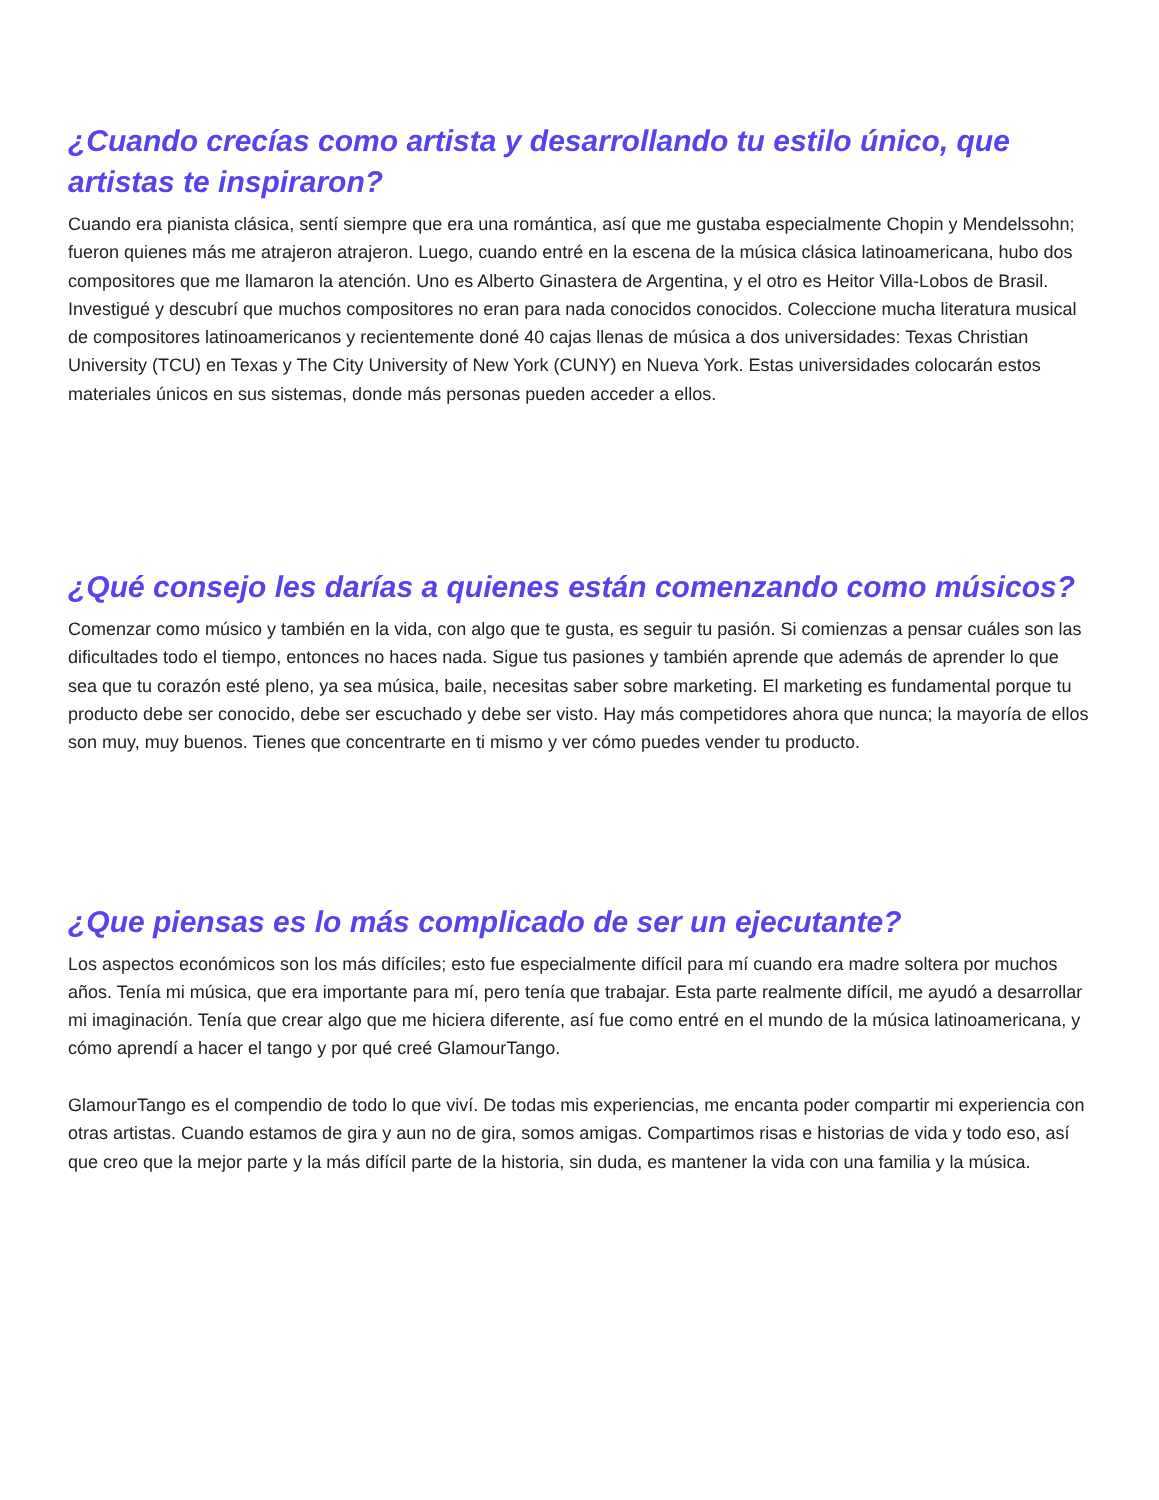¿Cuando crecías como artista y desarrollando tu estilo único, que artistas te inspiraron?
Cuando era pianista clásica, sentí siempre que era una romántica, así que me gustaba especialmente Chopin y Mendelssohn; fueron quienes más me atrajeron atrajeron. Luego, cuando entré en la escena de la música clásica latinoamericana, hubo dos compositores que me llamaron la atención. Uno es Alberto Ginastera de Argentina, y el otro es Heitor Villa-Lobos de Brasil. Investigué y descubrí que muchos compositores no eran para nada conocidos conocidos. Coleccione mucha literatura musical de compositores latinoamericanos y recientemente doné 40 cajas llenas de música a dos universidades: Texas Christian University (TCU) en Texas y The City University of New York (CUNY) en Nueva York. Estas universidades colocarán estos materiales únicos en sus sistemas, donde más personas pueden acceder a ellos.
¿Qué consejo les darías a quienes están comenzando como músicos?
Comenzar como músico y también en la vida, con algo que te gusta, es seguir tu pasión. Si comienzas a pensar cuáles son las dificultades todo el tiempo, entonces no haces nada. Sigue tus pasiones y también aprende que además de aprender lo que sea que tu corazón esté pleno, ya sea música, baile, necesitas saber sobre marketing. El marketing es fundamental porque tu producto debe ser conocido, debe ser escuchado y debe ser visto. Hay más competidores ahora que nunca; la mayoría de ellos son muy, muy buenos. Tienes que concentrarte en ti mismo y ver cómo puedes vender tu producto.
¿Que piensas es lo más complicado de ser un ejecutante?
Los aspectos económicos son los más difíciles; esto fue especialmente difícil para mí cuando era madre soltera por muchos años. Tenía mi música, que era importante para mí, pero tenía que trabajar. Esta parte realmente difícil, me ayudó a desarrollar mi imaginación. Tenía que crear algo que me hiciera diferente, así fue como entré en el mundo de la música latinoamericana, y cómo aprendí a hacer el tango y por qué creé GlamourTango.
GlamourTango es el compendio de todo lo que viví. De todas mis experiencias, me encanta poder compartir mi experiencia con otras artistas. Cuando estamos de gira y aun no de gira, somos amigas. Compartimos risas e historias de vida y todo eso, así que creo que la mejor parte y la más difícil parte de la historia, sin duda, es mantener la vida con una familia y la música.